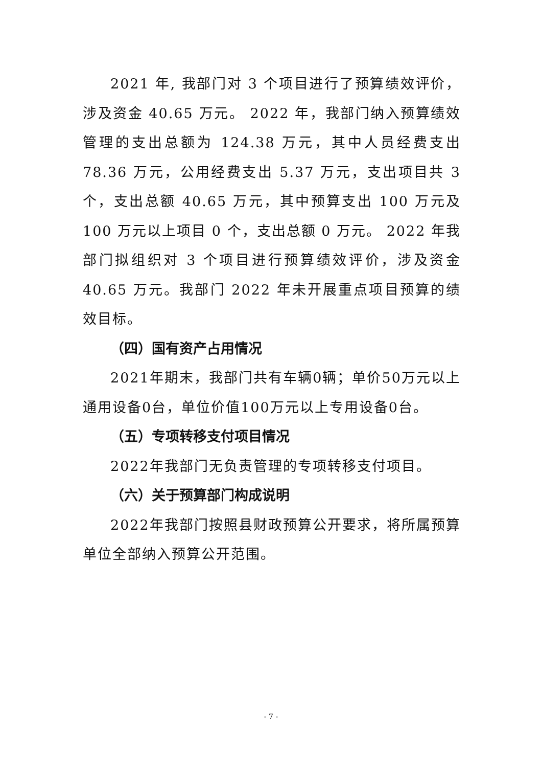2021 年, 我部门对 3 个项目进行了预算绩效评价，涉及资金 40.65 万元。 2022 年，我部门纳入预算绩效管理的支出总额为 124.38 万元，其中人员经费支出 78.36 万元，公用经费支出 5.37 万元，支出项目共 3 个，支出总额 40.65 万元，其中预算支出 100 万元及 100 万元以上项目 0 个，支出总额 0 万元。 2022 年我部门拟组织对 3 个项目进行预算绩效评价，涉及资金 40.65 万元。我部门 2022 年未开展重点项目预算的绩效目标。
（四）国有资产占用情况
2021年期末，我部门共有车辆0辆；单价50万元以上通用设备0台，单位价值100万元以上专用设备0台。
（五）专项转移支付项目情况
2022年我部门无负责管理的专项转移支付项目。
（六）关于预算部门构成说明
2022年我部门按照县财政预算公开要求，将所属预算单位全部纳入预算公开范围。
- 7 -